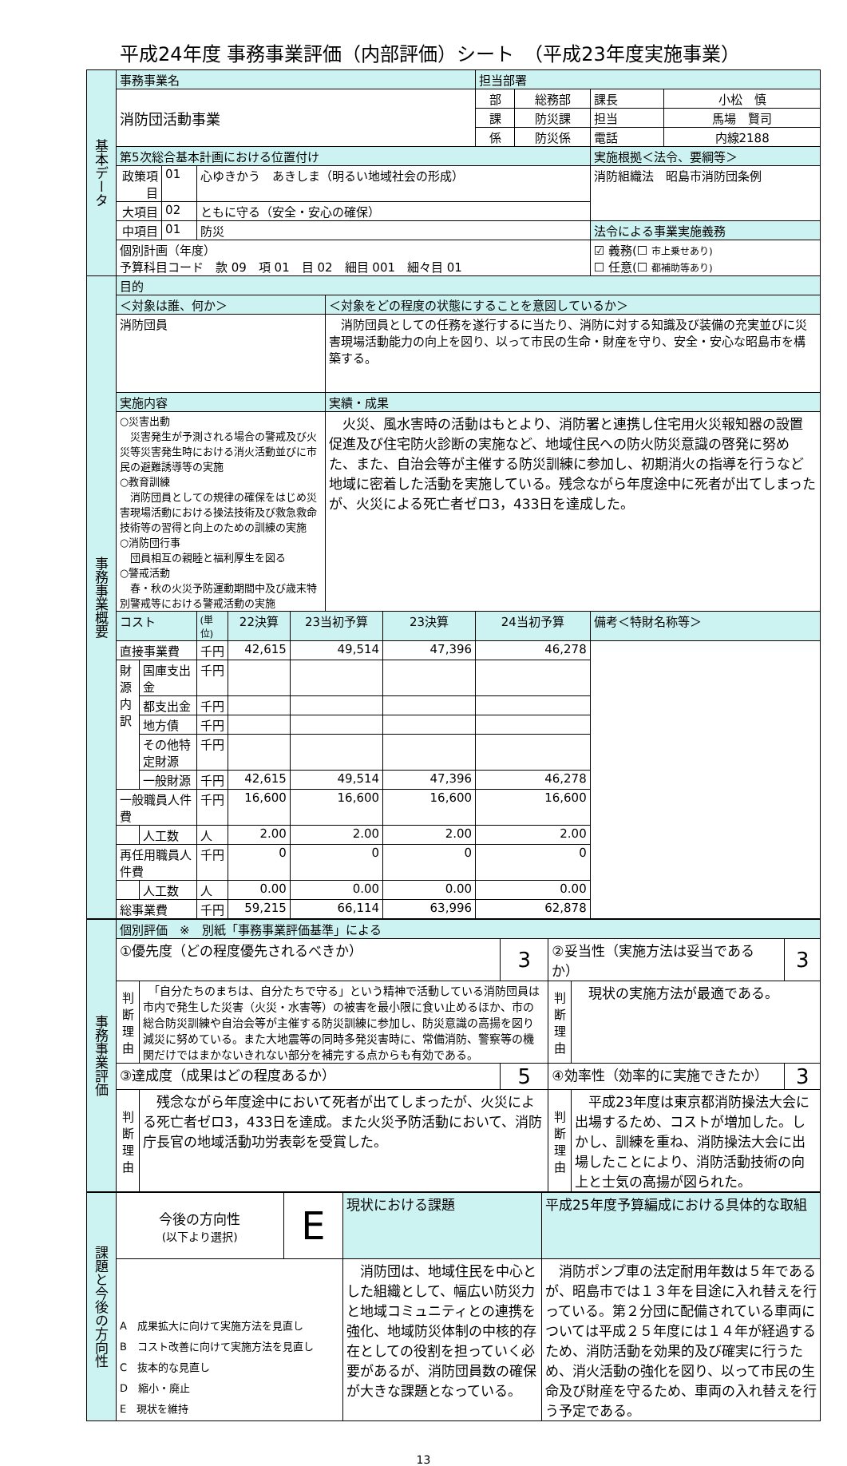平成24年度 事務事業評価（内部評価）シート　（平成23年度実施事業）
| 基本データ | 事務事業名 | | | | | | | | 担当部署 | | | |
| | 消防団活動事業 | | | | | | | | 部 | 総務部 | 課長 | 小松 慎 |
| | | | | | | | | | 課 | 防災課 | 担当 | 馬場 賢司 |
| | | | | | | | | | 係 | 防災係 | 電話 | 内線2188 |
| | 第5次総合基本計画における位置付け | | | | | | | | | | 実施根拠＜法令、要綱等＞ | |
| | 政策項目 | | 01 | 心ゆきかう あきしま（明るい地域社会の形成） | | | | | | | 消防組織法 昭島市消防団条例 | |
| | 大項目 | | 02 | ともに守る（安全・安心の確保） | | | | | | | | |
| | 中項目 | | 01 | 防災 | | | | | | | 法令による事業実施義務 | |
| | 個別計画（年度） 予算科目コード 款 09 項 01 目 02 細目 001 細々目 01 | | | | | | | | | | ☑ 義務(☐ 市上乗せあり) ☐ 任意(☐ 都補助等あり) | |
| 事務事業概要 | 目的 | | | | | | | | | | | |
| | ＜対象は誰、何か＞ | | | | | | ＜対象をどの程度の状態にすることを意図しているか＞ | | | | | |
| | 消防団員 | | | | | | 消防団員としての任務を遂行するに当たり、消防に対する知識及び装備の充実並びに災害現場活動能力の向上を図り、以って市民の生命・財産を守り、安全・安心な昭島市を構築する。 | | | | | |
| | 実施内容 | | | | | | 実績・成果 | | | | | |
| | ○災害出動 災害発生が予測される場合の警戒及び火災等災害発生時における消火活動並びに市民の避難誘導等の実施 ○教育訓練 消防団員としての規律の確保をはじめ災害現場活動における操法技術及び救急救命技術等の習得と向上のための訓練の実施 ○消防団行事 団員相互の親睦と福利厚生を図る ○警戒活動 春・秋の火災予防運動期間中及び歳末特別警戒等における警戒活動の実施 | | | | | | 火災、風水害時の活動はもとより、消防署と連携し住宅用火災報知器の設置促進及び住宅防火診断の実施など、地域住民への防火防災意識の啓発に努めた、また、自治会等が主催する防災訓練に参加し、初期消火の指導を行うなど地域に密着した活動を実施している。残念ながら年度途中に死者が出てしまったが、火災による死亡者ゼロ3，433日を達成した。 | | | | | |
| | コスト | | | (単位) | 22決算 | 23当初予算 | | 23決算 | 24当初予算 | | 備考＜特財名称等＞ | |
| | 直接事業費 | | | 千円 | 42,615 | 49,514 | | 47,396 | 46,278 | | | |
| | 財源内訳 | 国庫支出金 | | 千円 | | | | | | | | |
| | | 都支出金 | | 千円 | | | | | | | | |
| | | 地方債 | | 千円 | | | | | | | | |
| | | その他特定財源 | | 千円 | | | | | | | | |
| | | 一般財源 | | 千円 | 42,615 | 49,514 | | 47,396 | 46,278 | | | |
| | 一般職員人件費 | | | 千円 | 16,600 | 16,600 | | 16,600 | 16,600 | | | |
| | | 人工数 | | 人 | 2.00 | 2.00 | | 2.00 | 2.00 | | | |
| | 再任用職員人件費 | | | 千円 | 0 | 0 | | 0 | 0 | | | |
| | | 人工数 | | 人 | 0.00 | 0.00 | | 0.00 | 0.00 | | | |
| | 総事業費 | | | 千円 | 59,215 | 66,114 | | 63,996 | 62,878 | | | |
| 事務事業評価 | 個別評価 ※ 別紙「事務事業評価基準」による | | | | | |
| | ①優先度（どの程度優先されるべきか） | | 3 | ②妥当性（実施方法は妥当であるか） | | 3 |
| | 判断理由 | 「自分たちのまちは、自分たちで守る」という精神で活動している消防団員は市内で発生した災害（火災・水害等）の被害を最小限に食い止めるほか、市の総合防災訓練や自治会等が主催する防災訓練に参加し、防災意識の高揚を図り減災に努めている。また大地震等の同時多発災害時に、常備消防、警察等の機関だけではまかないきれない部分を補完する点からも有効である。 | | 判断理由 | 現状の実施方法が最適である。 | |
| | ③達成度（成果はどの程度あるか） | | 5 | ④効率性（効率的に実施できたか） | | 3 |
| | 判断理由 | 残念ながら年度途中において死者が出てしまったが、火災による死亡者ゼロ3，433日を達成。また火災予防活動において、消防庁長官の地域活動功労表彰を受賞した。 | | 判断理由 | 平成23年度は東京都消防操法大会に出場するため、コストが増加した。しかし、訓練を重ね、消防操法大会に出場したことにより、消防活動技術の向上と士気の高揚が図られた。 | |
| 課題と今後の方向性 | 今後の方向性 (以下より選択) | E | 現状における課題 | 平成25年度予算編成における具体的な取組 |
| | A 成果拡大に向けて実施方法を見直し B コスト改善に向けて実施方法を見直し C 抜本的な見直し D 縮小・廃止 E 現状を維持 | | 消防団は、地域住民を中心とした組織として、幅広い防災力と地域コミュニティとの連携を強化、地域防災体制の中核的存在としての役割を担っていく必要があるが、消防団員数の確保が大きな課題となっている。 | 消防ポンプ車の法定耐用年数は５年であるが、昭島市では１３年を目途に入れ替えを行っている。第２分団に配備されている車両については平成２５年度には１４年が経過するため、消防活動を効果的及び確実に行うため、消火活動の強化を図り、以って市民の生命及び財産を守るため、車両の入れ替えを行う予定である。 |
13